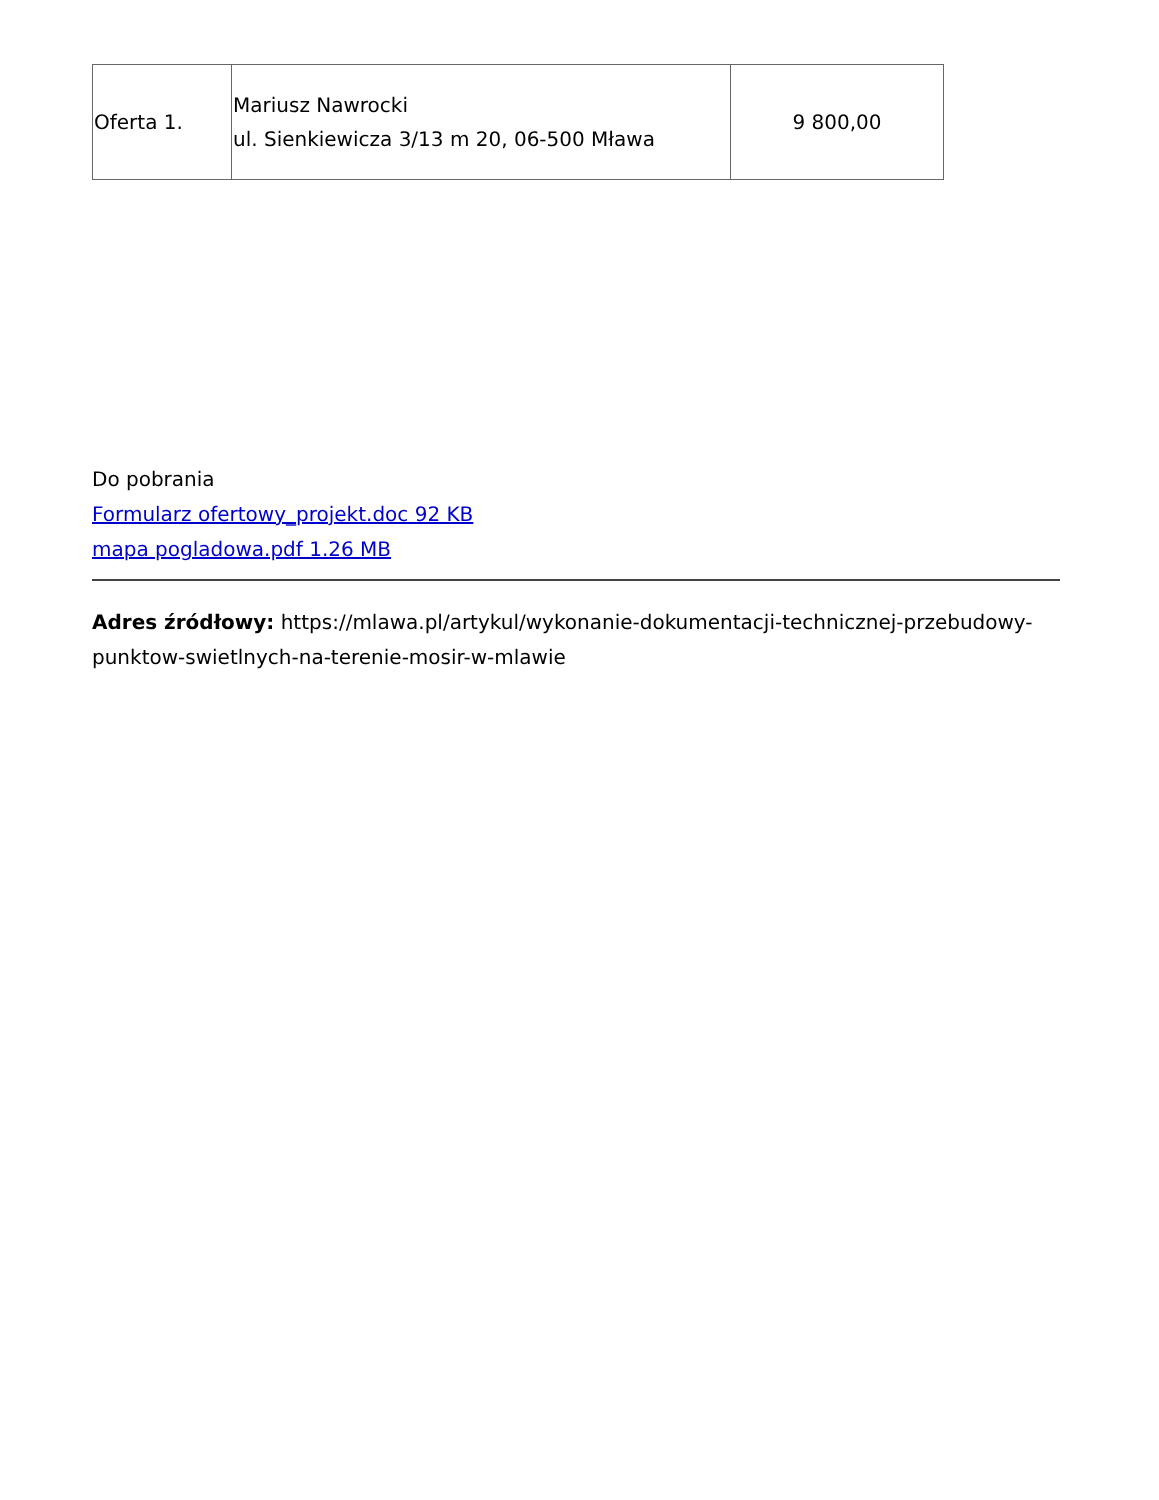| Oferta 1. | Mariusz Nawrocki ul. Sienkiewicza 3/13 m 20, 06-500 Mława | 9 800,00 |
Do pobrania
Formularz ofertowy_projekt.doc 92 KB
mapa pogladowa.pdf 1.26 MB
Adres źródłowy: https://mlawa.pl/artykul/wykonanie-dokumentacji-technicznej-przebudowy-punktow-swietlnych-na-terenie-mosir-w-mlawie